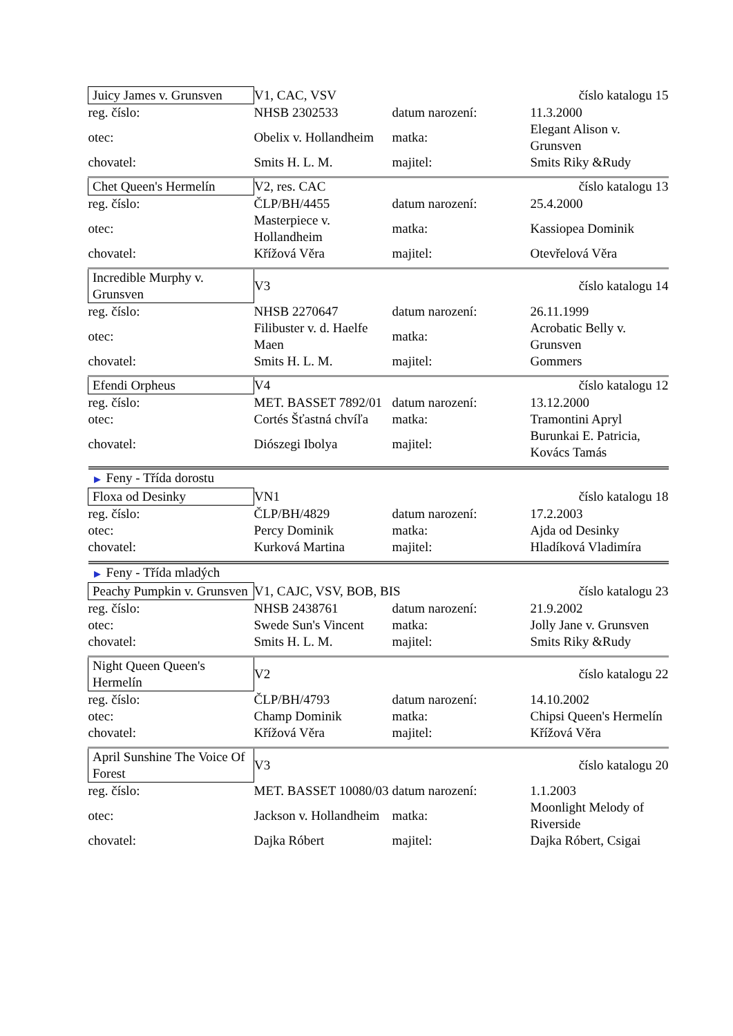| Juicy James v. Grunsven | V1, CAC, VSV | | číslo katalogu 15 |
| reg. číslo: | NHSB 2302533 | datum narození: | 11.3.2000 |
| otec: | Obelix v. Hollandheim | matka: | Elegant Alison v. Grunsven |
| chovatel: | Smits H. L. M. | majitel: | Smits Riky &Rudy |
| Chet Queen's Hermelín | V2, res. CAC | | číslo katalogu 13 |
| reg. číslo: | ČLP/BH/4455 | datum narození: | 25.4.2000 |
| otec: | Masterpiece v. Hollandheim | matka: | Kassiopea Dominik |
| chovatel: | Křížová Věra | majitel: | Otevřelová Věra |
| Incredible Murphy v. Grunsven | V3 | | číslo katalogu 14 |
| reg. číslo: | NHSB 2270647 | datum narození: | 26.11.1999 |
| otec: | Filibuster v. d. Haelfe Maen | matka: | Acrobatic Belly v. Grunsven |
| chovatel: | Smits H. L. M. | majitel: | Gommers |
| Efendi Orpheus | V4 | | číslo katalogu 12 |
| reg. číslo: | MET. BASSET 7892/01 | datum narození: | 13.12.2000 |
| otec: | Cortés Šťastná chvíľa | matka: | Tramontini Apryl |
| chovatel: | Diószegi Ibolya | majitel: | Burunkai E. Patricia, Kovács Tamás |
| ▶ Feny - Třída dorostu | | | |
| Floxa od Desinky | VN1 | | číslo katalogu 18 |
| reg. číslo: | ČLP/BH/4829 | datum narození: | 17.2.2003 |
| otec: | Percy Dominik | matka: | Ajda od Desinky |
| chovatel: | Kurková Martina | majitel: | Hladíková Vladimíra |
| ▶ Feny - Třída mladých | | | |
| Peachy Pumpkin v. Grunsven | V1, CAJC, VSV, BOB, BIS | | číslo katalogu 23 |
| reg. číslo: | NHSB 2438761 | datum narození: | 21.9.2002 |
| otec: | Swede Sun's Vincent | matka: | Jolly Jane v. Grunsven |
| chovatel: | Smits H. L. M. | majitel: | Smits Riky &Rudy |
| Night Queen Queen's Hermelín | V2 | | číslo katalogu 22 |
| reg. číslo: | ČLP/BH/4793 | datum narození: | 14.10.2002 |
| otec: | Champ Dominik | matka: | Chipsi Queen's Hermelín |
| chovatel: | Křížová Věra | majitel: | Křížová Věra |
| April Sunshine The Voice Of Forest | V3 | | číslo katalogu 20 |
| reg. číslo: | MET. BASSET 10080/03 | datum narození: | 1.1.2003 |
| otec: | Jackson v. Hollandheim | matka: | Moonlight Melody of Riverside |
| chovatel: | Dajka Róbert | majitel: | Dajka Róbert, Csigai |